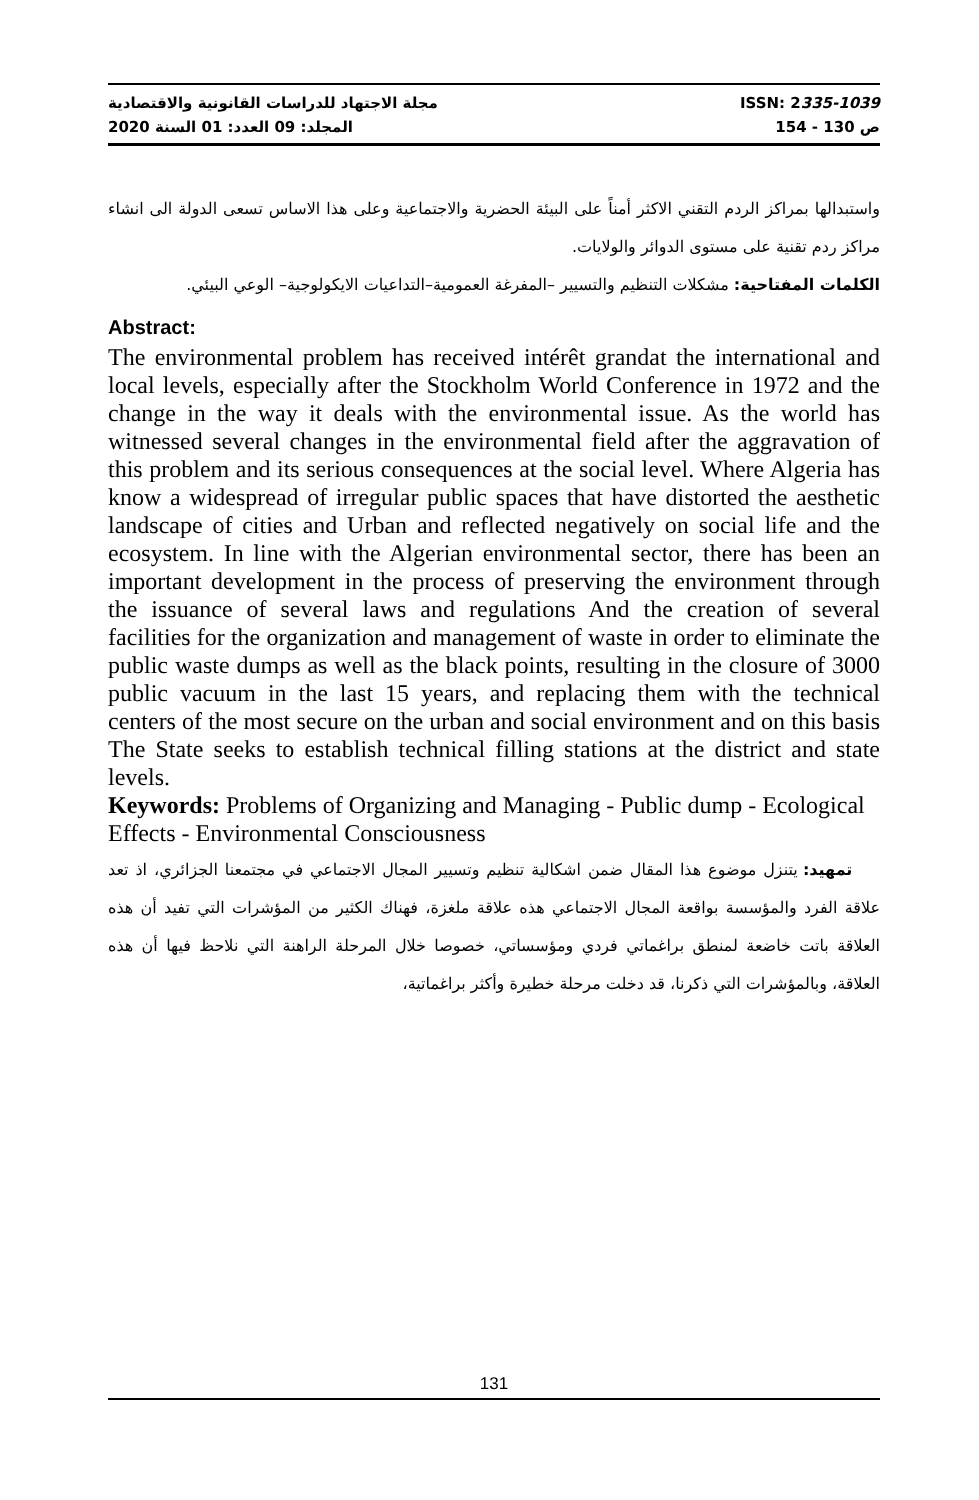مجلة الاجتهاد للدراسات القانونية والاقتصادية ISSN: 2335-1039
المجلد: 09 العدد: 01 السنة 2020 ص 130 - 154
واستبدالها بمراكز الردم التقني الاكثر أمناً على البيئة الحضرية والاجتماعية وعلى هذا الاساس تسعى الدولة الى انشاء مراكز ردم تقنية على مستوى الدوائر والولايات.
الكلمات المفتاحية: مشكلات التنظيم والتسيير –المفرغة العمومية–التداعيات الايكولوجية– الوعي البيئي.
Abstract:
The environmental problem has received intérêt grandat the international and local levels, especially after the Stockholm World Conference in 1972 and the change in the way it deals with the environmental issue. As the world has witnessed several changes in the environmental field after the aggravation of this problem and its serious consequences at the social level. Where Algeria has know a widespread of irregular public spaces that have distorted the aesthetic landscape of cities and Urban and reflected negatively on social life and the ecosystem. In line with the Algerian environmental sector, there has been an important development in the process of preserving the environment through the issuance of several laws and regulations And the creation of several facilities for the organization and management of waste in order to eliminate the public waste dumps as well as the black points, resulting in the closure of 3000 public vacuum in the last 15 years, and replacing them with the technical centers of the most secure on the urban and social environment and on this basis The State seeks to establish technical filling stations at the district and state levels.
Keywords: Problems of Organizing and Managing - Public dump - Ecological Effects - Environmental Consciousness
تمهيد: يتنزل موضوع هذا المقال ضمن اشكالية تنظيم وتسيير المجال الاجتماعي في مجتمعنا الجزائري، اذ تعد علاقة الفرد والمؤسسة بواقعة المجال الاجتماعي هذه علاقة ملغزة، فهناك الكثير من المؤشرات التي تفيد أن هذه العلاقة باتت خاضعة لمنطق براغماتي فردي ومؤسساتي، خصوصا خلال المرحلة الراهنة التي نلاحظ فيها أن هذه العلاقة، وبالمؤشرات التي ذكرنا، قد دخلت مرحلة خطيرة وأكثر براغماتية،
131